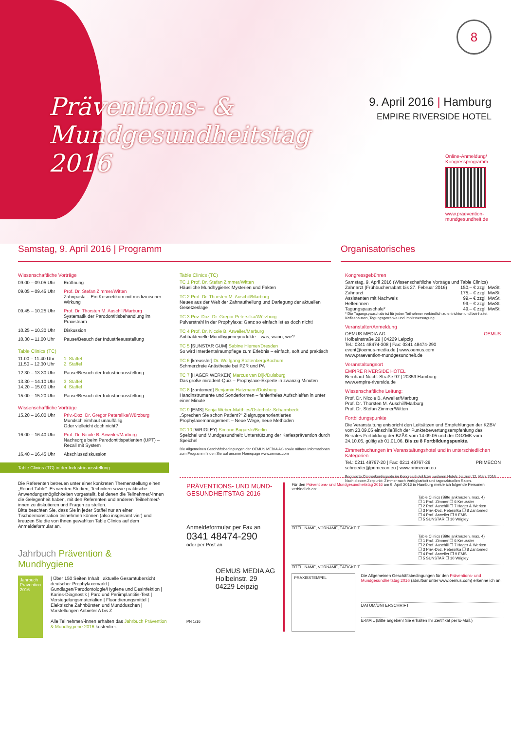8
Präventions- &
Mundgesundheitstag
2016
9. April 2016 | Hamburg
EMPIRE RIVERSIDE HOTEL
Online-Anmeldung/
Kongressprogramm
www.praevention-
mundgesundheit.de
Samstag, 9. April 2016 | Programm Organisatorisches
Wissenschaftliche Vorträge
| 09.00 – 09.05 Uhr | Eröffnung |
| 09.05 – 09.45 Uhr | Prof. Dr. Stefan Zimmer/Witten Zahnpasta – Ein Kosmetikum mit medizinischer Wirkung |
| 09.45 – 10.25 Uhr | Prof. Dr. Thorsten M. Auschill/Marburg Systematik der Parodontitisbehandlung im Praxisteam |
| 10.25 – 10.30 Uhr | Diskussion |
| 10.30 – 11.00 Uhr | Pause/Besuch der Industrieausstellung |
Table Clinics (TC)
| 11.00 – 11.40 Uhr 11.50 – 12.30 Uhr | 1. Staffel 2. Staffel |
| 12.30 – 13.30 Uhr | Pause/Besuch der Industrieausstellung |
| 13.30 – 14.10 Uhr 14.20 – 15.00 Uhr | 3. Staffel 4. Staffel |
| 15.00 – 15.20 Uhr | Pause/Besuch der Industrieausstellung |
Wissenschaftliche Vorträge
| 15.20 – 16.00 Uhr | Priv.-Doz. Dr. Gregor Petersilka/Würzburg Mundschleimhaut unauffällig. Oder vielleicht doch nicht? |
| 16.00 – 16.40 Uhr | Prof. Dr. Nicole B. Arweiler/Marburg Nachsorge beim Parodontitispatienten (UPT) – Recall mit System |
| 16.40 – 16.45 Uhr | Abschlussdiskussion |
Table Clinics (TC) in der Industrieausstellung
Die Referenten betreuen unter einer konkreten Themenstellung einen „Round Table“. Es werden Studien, Techniken sowie praktische Anwendungsmöglichkeiten vorgestellt, bei denen die Teilnehmer/-innen die Gelegenheit haben, mit den Referenten und anderen Teilnehmer/-innen zu diskutieren und Fragen zu stellen.
Bitte beachten Sie, dass Sie in jeder Staffel nur an einer Tischdemonstration teilnehmen können (also insgesamt vier) und kreuzen Sie die von Ihnen gewählten Table Clinics auf dem Anmeldeformular an.
Jahrbuch Prävention & Mundhygiene
Jahrbuch Prävention 2016
| Über 150 Seiten Inhalt | aktuelle Gesamtübersicht deutscher Prophylaxemarkt | Gundlagen/Parodontologie/Hygiene und Desinfektion | Karies-Diagnostik | Paro und Periimplantitis-Test | Versiegelungsmaterialien | Fluoridierungsmittel | Elektrische Zahnbürsten und Mundduschen | Vorstellungen Anbieter A bis Z
Alle Teilnehmer/-innen erhalten das Jahrbuch Prävention & Mundhygiene 2016 kostenfrei.
Table Clinics (TC)
TC 1 Prof. Dr. Stefan Zimmer/Witten
Häusliche Mundhygiene: Mysterien und Fakten
TC 2 Prof. Dr. Thorsten M. Auschill/Marburg
Neues aus der Welt der Zahnaufhellung und Darlegung der aktuellen Gesetzeslage
TC 3 Priv.-Doz. Dr. Gregor Petersilka/Würzburg
Pulverstrahl in der Prophylaxe: Ganz so einfach ist es doch nicht!
TC 4 Prof. Dr. Nicole B. Arweiler/Marburg
Antibakterielle Mundhygieneprodukte – was, wann, wie?
TC 5 [SUNSTAR GUM] Sabine Hiemer/Dresden
So wird Interdentalraumpflege zum Erlebnis – einfach, soft und praktisch
TC 6 [kreussler] Dr. Wolfgang Stoltenberg/Bochum
Schmerzfreie Anästhesie bei PZR und PA
TC 7 [HAGER WERKEN] Marcus van Dijk/Duisburg
Das große miradent-Quiz – Prophylaxe-Experte in zwanzig Minuten
TC 8 [zantomed] Benjamin Hatzmann/Duisburg
Handinstrumente und Sonderformen – fehlerfreies Aufschleifen in unter einer Minute
TC 9 [EMS] Sonja Weber-Matthies/Osterholz-Scharmbeck
„Sprechen Sie schon Patient?“ Zielgruppenorientiertes Prophylaxemanagement – Neue Wege, neue Methoden
TC 10 [WRIGLEY] Simone Bugarski/Berlin
Speichel und Mundgesundheit: Unterstützung der Kariesprävention durch Speichel
Die Allgemeinen Geschäftsbedingungen der OEMUS MEDIA AG sowie nähere Informationen zum Programm finden Sie auf unserer Homepage www.oemus.com
Kongressgebühren
| Samstag, 9. April 2016 (Wissenschaftliche Vorträge und Table Clinics) | |
| Zahnarzt (Frühbucherrabatt bis 27. Februar 2016) | 150,– € zzgl. MwSt. |
| Zahnarzt | 175,– € zzgl. MwSt. |
| Assistenten mit Nachweis | 99,– € zzgl. MwSt. |
| Helferinnen | 99,– € zzgl. MwSt. |
| Tagungspauschale* | 49,– € zzgl. MwSt. |
* Die Tagungspauschale ist für jeden Teilnehmer verbindlich zu entrichten und beinhaltet Kaffeepausen, Tagungsgetränke und Imbissversorgung.
Veranstalter/Anmeldung
OEMUS MEDIA AG OEMUS
Holbeinstraße 29 | 04229 Leipzig
Tel.: 0341 48474-308 | Fax: 0341 48474-290
event@oemus-media.de | www.oemus.com
www.praevention-mundgesundheit.de
Veranstaltungsort
EMPIRE RIVERSIDE HOTEL
Bernhard-Nocht-Straße 97 | 20359 Hamburg
www.empire-riverside.de
Wissenschaftliche Leitung:
Prof. Dr. Nicole B. Arweiler/Marburg
Prof. Dr. Thorsten M. Auschill/Marburg
Prof. Dr. Stefan Zimmer/Witten
Fortbildungspunkte
Die Veranstaltung entspricht den Leitsätzen und Empfehlungen der KZBV vom 23.09.05 einschließlich der Punktebewertungsempfehlung des Beirates Fortbildung der BZÄK vom 14.09.05 und der DGZMK vom 24.10.05, gültig ab 01.01.06. Bis zu 8 Fortbildungspunkte.
Zimmerbuchungen im Veranstaltungshotel und in unterschiedlichen Kategorien
Tel.: 0211 49767-20 | Fax: 0211 49767-29 PRIMECON
schroeder@primecon.eu | www.primecon.eu
Begrenzte Zimmerkontingente im Kongresshotel bzw. weiteren Hotels bis zum 12. März 2016. Nach diesem Zeitpunkt: Zimmer nach Verfügbarkeit und tagesaktuellen Raten.
PRÄVENTIONS- UND MUND-
GESUNDHEITSTAG 2016
Anmeldeformular per Fax an
0341 48474-290
oder per Post an
OEMUS MEDIA AG
Holbeinstr. 29
04229 Leipzig
PN 1/16
Für den Präventions- und Mundgesundheitstag 2016 am 9. April 2016 in Hamburg melde ich folgende Personen verbindlich an:
Table Clinics (Bitte ankreuzen, max. 4)
❐ 1 Prof. Zimmer ❐ 6 Kreussler
❐ 2 Prof. Auschill ❐ 7 Hager & Werken
❐ 3 Priv.-Doz. Petersilka ❐ 8 Zantomed
❐ 4 Prof. Arweiler ❐ 9 EMS
❐ 5 SUNSTAR ❐ 10 Wrigley
TITEL, NAME, VORNAME, TÄTIGKEIT
Table Clinics (Bitte ankreuzen, max. 4)
❐ 1 Prof. Zimmer ❐ 6 Kreussler
❐ 2 Prof. Auschill ❐ 7 Hager & Werken
❐ 3 Priv.-Doz. Petersilka ❐ 8 Zantomed
❐ 4 Prof. Arweiler ❐ 9 EMS
❐ 5 SUNSTAR ❐ 10 Wrigley
TITEL, NAME, VORNAME, TÄTIGKEIT
PRAXISSTEMPEL
Die Allgemeinen Geschäftsbedingungen für den Präventions- und Mundgesundheitstag 2016 (abrufbar unter www.oemus.com) erkenne ich an.
DATUM/UNTERSCHRIFT
E-MAIL (Bitte angeben! Sie erhalten Ihr Zertifikat per E-Mail.)